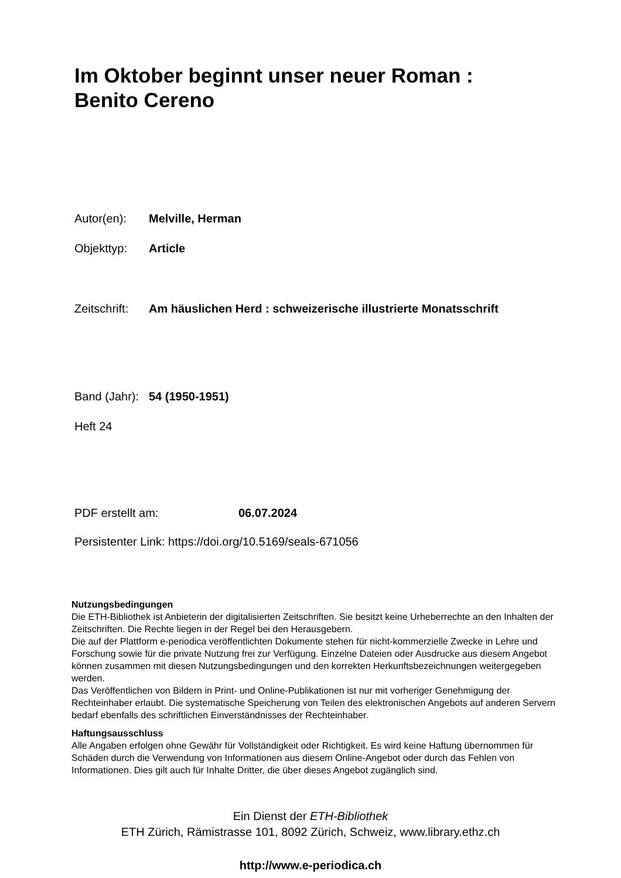Im Oktober beginnt unser neuer Roman :
Benito Cereno
Autor(en): Melville, Herman
Objekttyp: Article
Zeitschrift: Am häuslichen Herd : schweizerische illustrierte Monatsschrift
Band (Jahr): 54 (1950-1951)
Heft 24
PDF erstellt am: 06.07.2024
Persistenter Link: https://doi.org/10.5169/seals-671056
Nutzungsbedingungen
Die ETH-Bibliothek ist Anbieterin der digitalisierten Zeitschriften. Sie besitzt keine Urheberrechte an den Inhalten der Zeitschriften. Die Rechte liegen in der Regel bei den Herausgebern.
Die auf der Plattform e-periodica veröffentlichten Dokumente stehen für nicht-kommerzielle Zwecke in Lehre und Forschung sowie für die private Nutzung frei zur Verfügung. Einzelne Dateien oder Ausdrucke aus diesem Angebot können zusammen mit diesen Nutzungsbedingungen und den korrekten Herkunftsbezeichnungen weitergegeben werden.
Das Veröffentlichen von Bildern in Print- und Online-Publikationen ist nur mit vorheriger Genehmigung der Rechteinhaber erlaubt. Die systematische Speicherung von Teilen des elektronischen Angebots auf anderen Servern bedarf ebenfalls des schriftlichen Einverständnisses der Rechteinhaber.
Haftungsausschluss
Alle Angaben erfolgen ohne Gewähr für Vollständigkeit oder Richtigkeit. Es wird keine Haftung übernommen für Schäden durch die Verwendung von Informationen aus diesem Online-Angebot oder durch das Fehlen von Informationen. Dies gilt auch für Inhalte Dritter, die über dieses Angebot zugänglich sind.
Ein Dienst der ETH-Bibliothek
ETH Zürich, Rämistrasse 101, 8092 Zürich, Schweiz, www.library.ethz.ch
http://www.e-periodica.ch